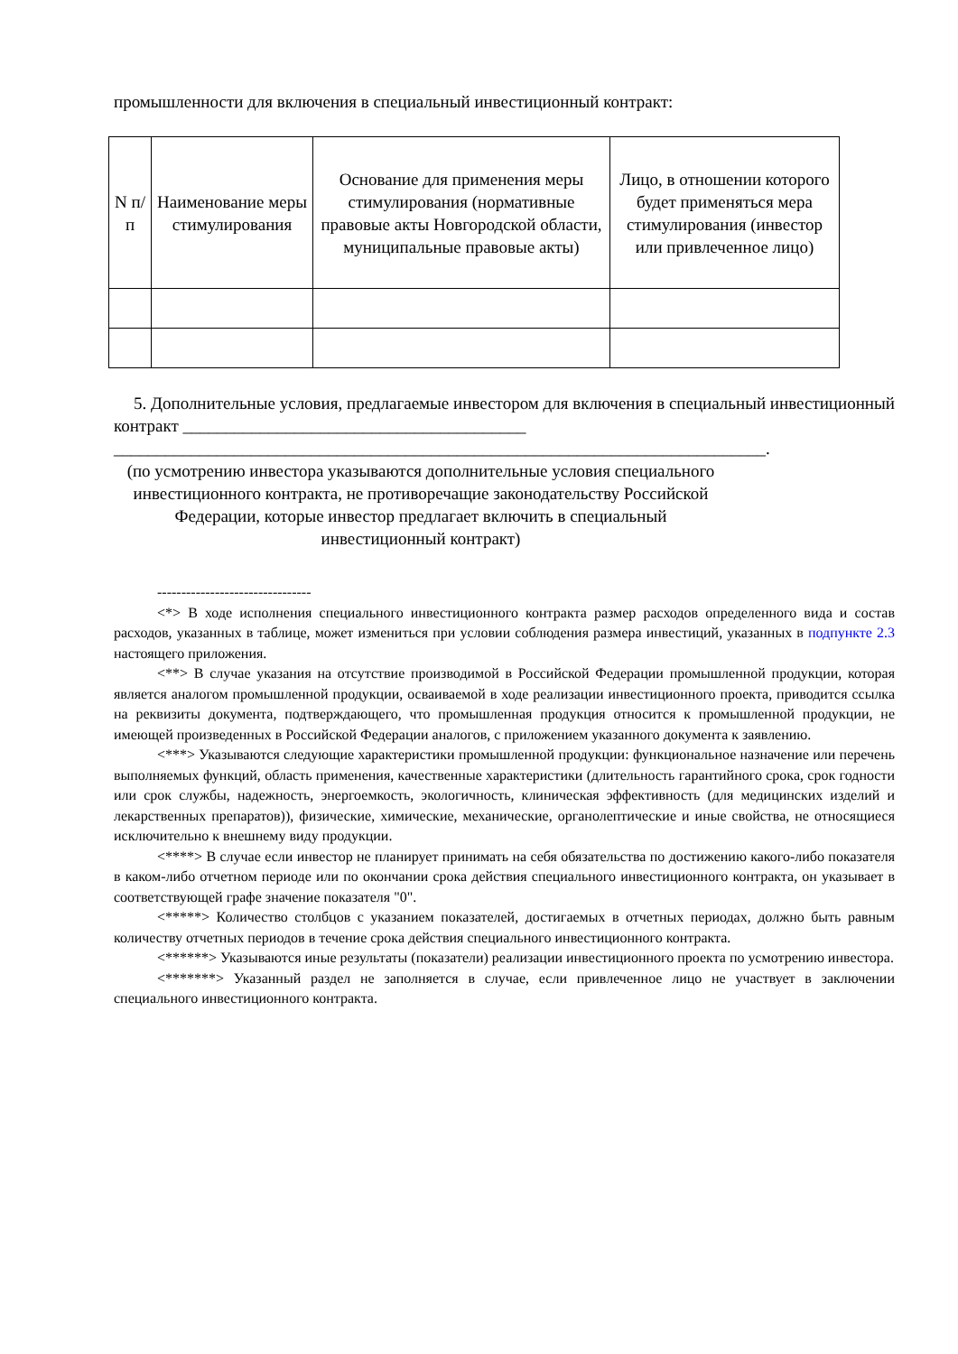промышленности для включения в специальный инвестиционный контракт:
| N п/п | Наименование меры стимулирования | Основание для применения меры стимулирования (нормативные правовые акты Новгородской области, муниципальные правовые акты) | Лицо, в отношении которого будет применяться мера стимулирования (инвестор или привлеченное лицо) |
| --- | --- | --- | --- |
5. Дополнительные условия, предлагаемые инвестором для включения в специальный инвестиционный контракт ________________________________________ ____________________________________________________________________________.
(по усмотрению инвестора указываются дополнительные условия специального инвестиционного контракта, не противоречащие законодательству Российской Федерации, которые инвестор предлагает включить в специальный инвестиционный контракт)
--------------------------------
<*> В ходе исполнения специального инвестиционного контракта размер расходов определенного вида и состав расходов, указанных в таблице, может измениться при условии соблюдения размера инвестиций, указанных в подпункте 2.3 настоящего приложения.
<**> В случае указания на отсутствие производимой в Российской Федерации промышленной продукции, которая является аналогом промышленной продукции, осваиваемой в ходе реализации инвестиционного проекта, приводится ссылка на реквизиты документа, подтверждающего, что промышленная продукция относится к промышленной продукции, не имеющей произведенных в Российской Федерации аналогов, с приложением указанного документа к заявлению.
<***> Указываются следующие характеристики промышленной продукции: функциональное назначение или перечень выполняемых функций, область применения, качественные характеристики (длительность гарантийного срока, срок годности или срок службы, надежность, энергоемкость, экологичность, клиническая эффективность (для медицинских изделий и лекарственных препаратов)), физические, химические, механические, органолептические и иные свойства, не относящиеся исключительно к внешнему виду продукции.
<****> В случае если инвестор не планирует принимать на себя обязательства по достижению какого-либо показателя в каком-либо отчетном периоде или по окончании срока действия специального инвестиционного контракта, он указывает в соответствующей графе значение показателя "0".
<*****> Количество столбцов с указанием показателей, достигаемых в отчетных периодах, должно быть равным количеству отчетных периодов в течение срока действия специального инвестиционного контракта.
<******> Указываются иные результаты (показатели) реализации инвестиционного проекта по усмотрению инвестора.
<*******> Указанный раздел не заполняется в случае, если привлеченное лицо не участвует в заключении специального инвестиционного контракта.